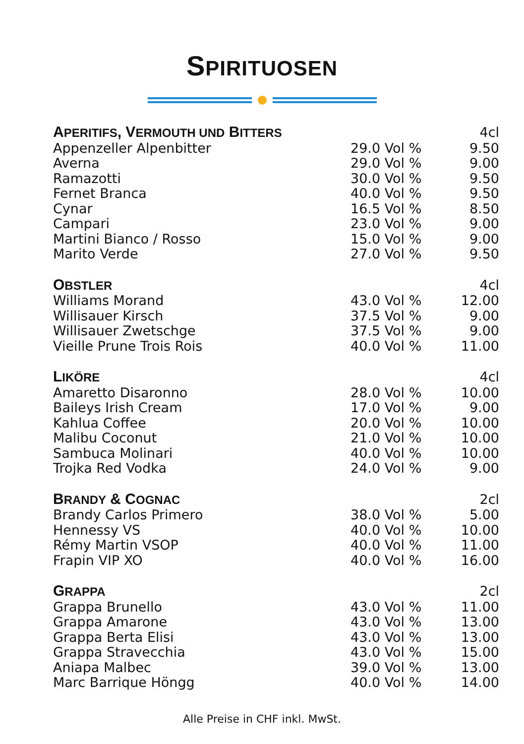SPIRITUOSEN
| A PERITIFS , V ERMOUTH UND B ITTERS | | 4cl |
| --- | --- | --- |
| Appenzeller Alpenbitter | 29.0 Vol % | 9.50 |
| Averna | 29.0 Vol % | 9.00 |
| Ramazotti | 30.0 Vol % | 9.50 |
| Fernet Branca | 40.0 Vol % | 9.50 |
| Cynar | 16.5 Vol % | 8.50 |
| Campari | 23.0 Vol % | 9.00 |
| Martini Bianco / Rosso | 15.0 Vol % | 9.00 |
| Marito Verde | 27.0 Vol % | 9.50 |
| O BSTLER | | 4cl |
| Williams Morand | 43.0 Vol % | 12.00 |
| Willisauer Kirsch | 37.5 Vol % | 9.00 |
| Willisauer Zwetschge | 37.5 Vol % | 9.00 |
| Vieille Prune Trois Rois | 40.0 Vol % | 11.00 |
| L IKÖRE | | 4cl |
| Amaretto Disaronno | 28.0 Vol % | 10.00 |
| Baileys Irish Cream | 17.0 Vol % | 9.00 |
| Kahlua Coffee | 20.0 Vol % | 10.00 |
| Malibu Coconut | 21.0 Vol % | 10.00 |
| Sambuca Molinari | 40.0 Vol % | 10.00 |
| Trojka Red Vodka | 24.0 Vol % | 9.00 |
| B RANDY & C OGNAC | | 2cl |
| Brandy Carlos Primero | 38.0 Vol % | 5.00 |
| Hennessy VS | 40.0 Vol % | 10.00 |
| Rémy Martin VSOP | 40.0 Vol % | 11.00 |
| Frapin VIP XO | 40.0 Vol % | 16.00 |
| G RAPPA | | 2cl |
| Grappa Brunello | 43.0 Vol % | 11.00 |
| Grappa Amarone | 43.0 Vol % | 13.00 |
| Grappa Berta Elisi | 43.0 Vol % | 13.00 |
| Grappa Stravecchia | 43.0 Vol % | 15.00 |
| Aniapa Malbec | 39.0 Vol % | 13.00 |
| Marc Barrique Höngg | 40.0 Vol % | 14.00 |
Alle Preise in CHF inkl. MwSt.